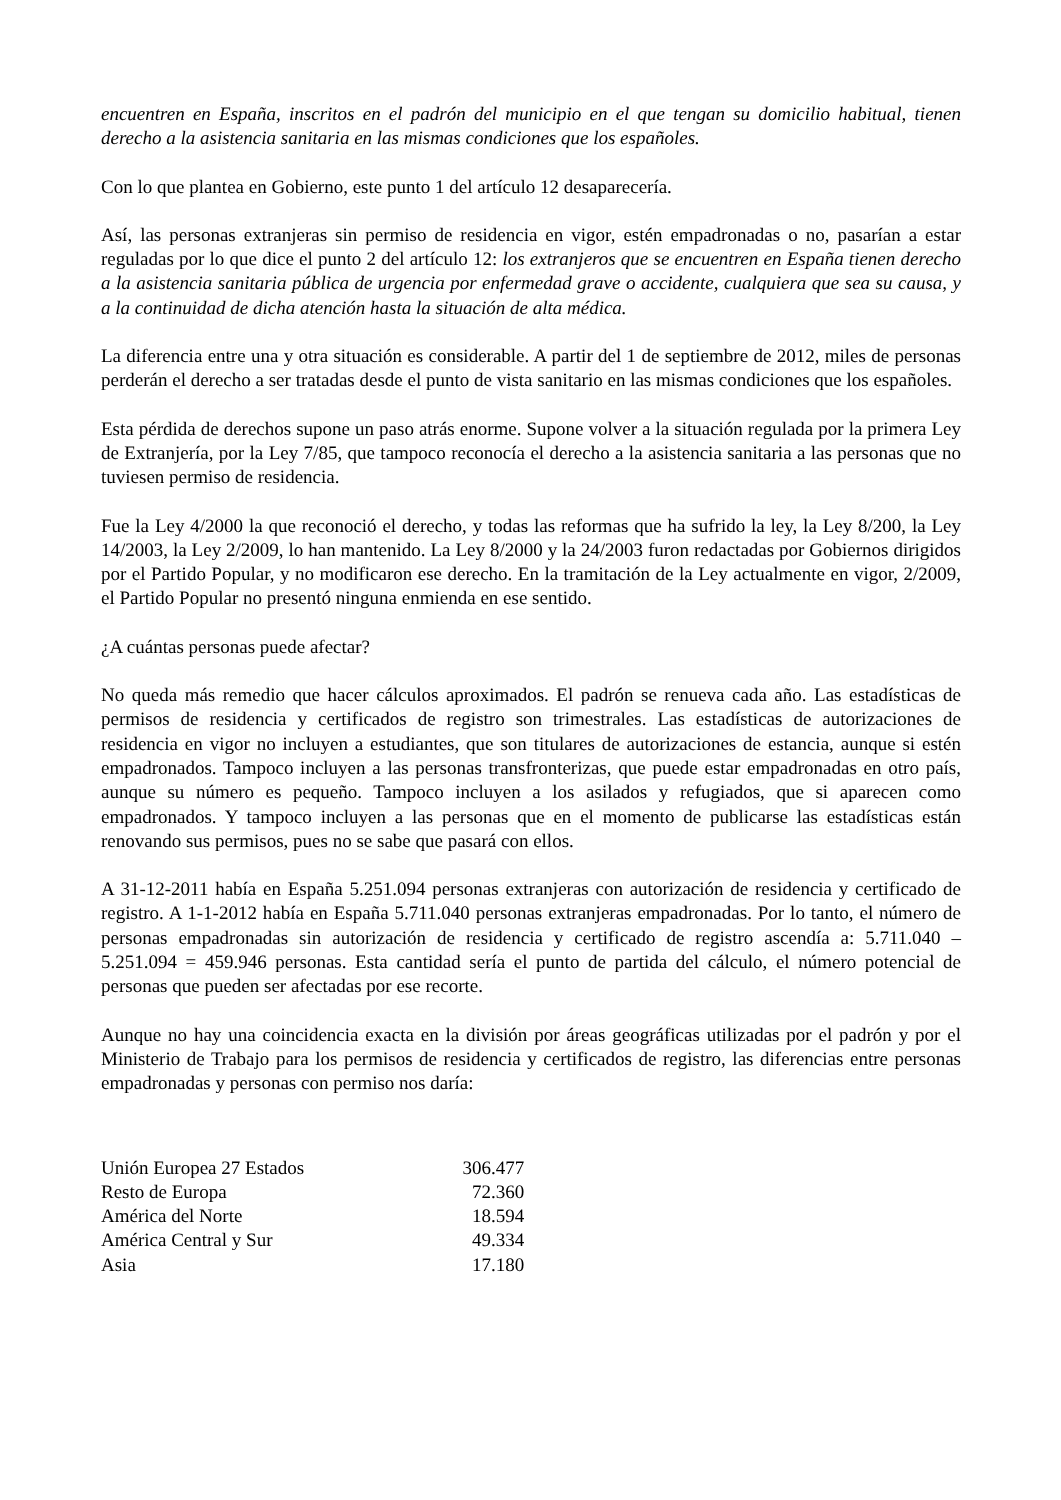encuentren en España, inscritos en el padrón del municipio en el que tengan su domicilio habitual, tienen derecho a la asistencia sanitaria en las mismas condiciones que los españoles.
Con lo que plantea en Gobierno, este punto 1 del artículo 12 desaparecería.
Así, las personas extranjeras sin permiso de residencia en vigor, estén empadronadas o no, pasarían a estar reguladas por lo que dice el punto 2 del artículo 12: los extranjeros que se encuentren en España tienen derecho a la asistencia sanitaria pública de urgencia por enfermedad grave o accidente, cualquiera que sea su causa, y a la continuidad de dicha atención hasta la situación de alta médica.
La diferencia entre una y otra situación es considerable. A partir del 1 de septiembre de 2012, miles de personas perderán el derecho a ser tratadas desde el punto de vista sanitario en las mismas condiciones que los españoles.
Esta pérdida de derechos supone un paso atrás enorme. Supone volver a la situación regulada por la primera Ley de Extranjería, por la Ley 7/85, que tampoco reconocía el derecho a la asistencia sanitaria a las personas que no tuviesen permiso de residencia.
Fue la Ley 4/2000 la que reconoció el derecho, y todas las reformas que ha sufrido la ley, la Ley 8/200, la Ley 14/2003, la Ley 2/2009, lo han mantenido. La Ley 8/2000 y la 24/2003 furon redactadas por Gobiernos dirigidos por el Partido Popular, y no modificaron ese derecho. En la tramitación de la Ley actualmente en vigor, 2/2009, el Partido Popular no presentó ninguna enmienda en ese sentido.
¿A cuántas personas puede afectar?
No queda más remedio que hacer cálculos aproximados. El padrón se renueva cada año. Las estadísticas de permisos de residencia y certificados de registro son trimestrales. Las estadísticas de autorizaciones de residencia en vigor no incluyen a estudiantes, que son titulares de autorizaciones de estancia, aunque si estén empadronados. Tampoco incluyen a las personas transfronterizas, que puede estar empadronadas en otro país, aunque su número es pequeño. Tampoco incluyen a los asilados y refugiados, que si aparecen como empadronados. Y tampoco incluyen a las personas que en el momento de publicarse las estadísticas están renovando sus permisos, pues no se sabe que pasará con ellos.
A 31-12-2011 había en España 5.251.094 personas extranjeras con autorización de residencia y certificado de registro. A 1-1-2012 había en España 5.711.040 personas extranjeras empadronadas. Por lo tanto, el número de personas empadronadas sin autorización de residencia y certificado de registro ascendía a: 5.711.040 – 5.251.094 = 459.946 personas. Esta cantidad sería el punto de partida del cálculo, el número potencial de personas que pueden ser afectadas por ese recorte.
Aunque no hay una coincidencia exacta en la división por áreas geográficas utilizadas por el padrón y por el Ministerio de Trabajo para los permisos de residencia y certificados de registro, las diferencias entre personas empadronadas y personas con permiso nos daría:
| Unión Europea 27 Estados | 306.477 |
| Resto de Europa | 72.360 |
| América del Norte | 18.594 |
| América Central y Sur | 49.334 |
| Asia | 17.180 |